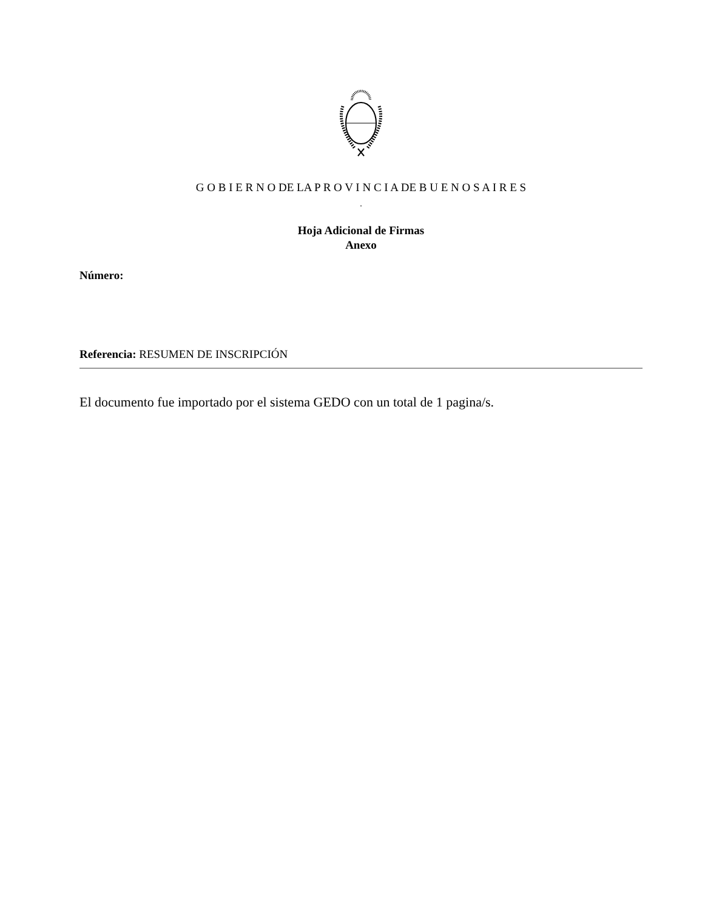G O B I E R N O DE LA P R O V I N C I A DE B U E N O S A I R E S
.
Hoja Adicional de Firmas
Anexo
Número:
Referencia: RESUMEN DE INSCRIPCIÓN
El documento fue importado por el sistema GEDO con un total de 1 pagina/s.